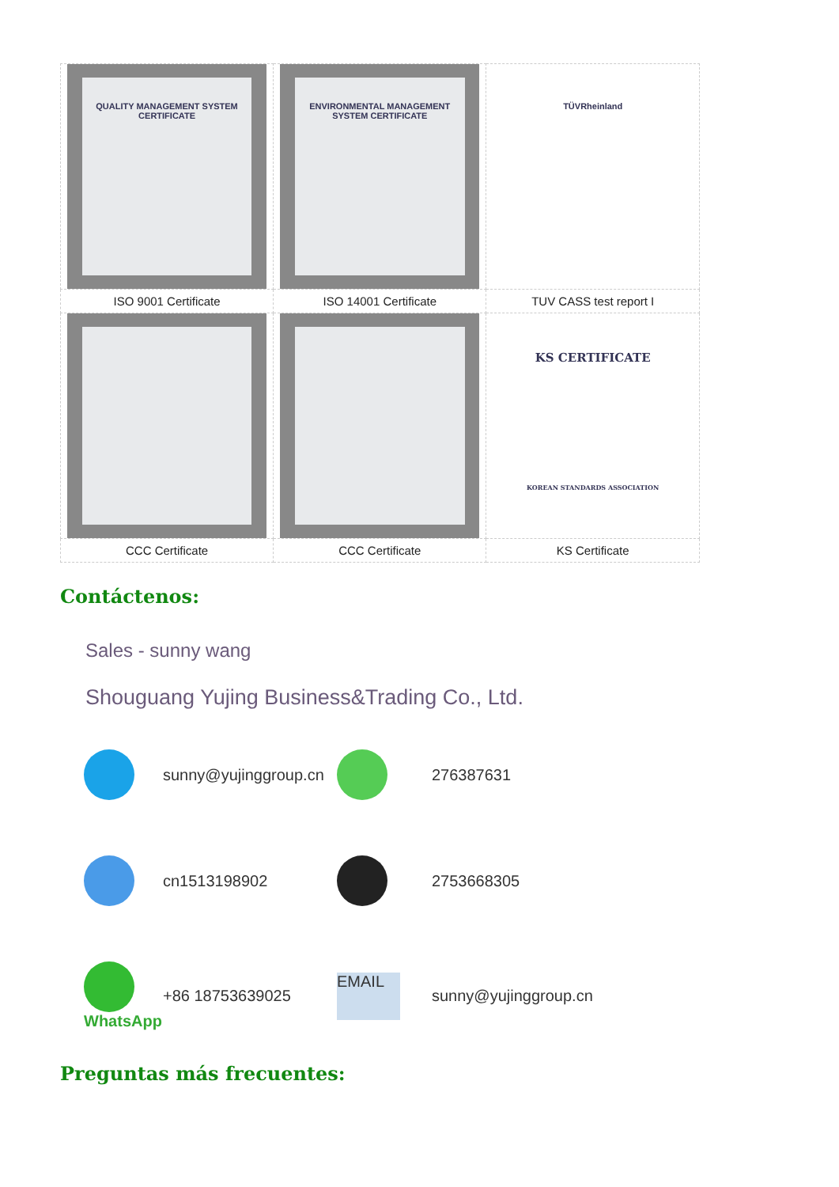| QUALITY MANAGEMENT SYSTEM CERTIFICATE | ENVIRONMENTAL MANAGEMENT SYSTEM CERTIFICATE | TÜVRheinland |
| ISO 9001 Certificate | ISO 14001 Certificate | TUV CASS test report I |
| | | KS CERTIFICATE KOREAN STANDARDS ASSOCIATION |
| CCC Certificate | CCC Certificate | KS Certificate |
Contáctenos:
Sales - sunny wang
Shouguang Yujing Business&Trading Co., Ltd.
sunny@yujinggroup.cn
276387631
cn1513198902
2753668305
WhatsApp
+86 18753639025
EMAIL
sunny@yujinggroup.cn
Preguntas más frecuentes: